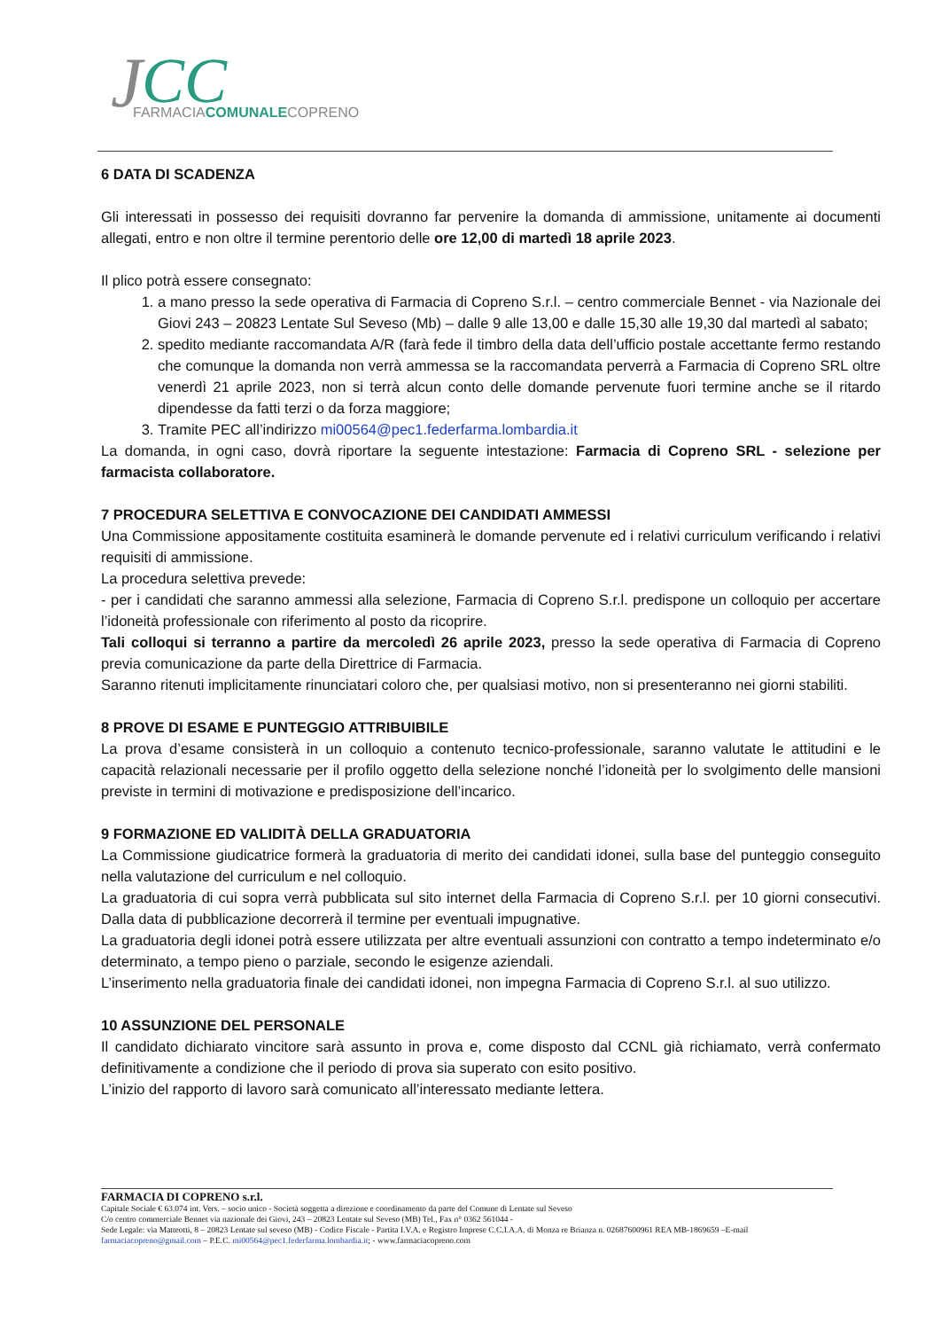J
CC
FARMACIACOMUNALECOPRENO
6 DATA DI SCADENZA
Gli interessati in possesso dei requisiti dovranno far pervenire la domanda di ammissione, unitamente ai documenti allegati, entro e non oltre il termine perentorio delle ore 12,00 di martedì 18 aprile 2023.
Il plico potrà essere consegnato:
1. a mano presso la sede operativa di Farmacia di Copreno S.r.l. – centro commerciale Bennet - via Nazionale dei Giovi 243 – 20823 Lentate Sul Seveso (Mb) – dalle 9 alle 13,00 e dalle 15,30 alle 19,30 dal martedì al sabato;
2. spedito mediante raccomandata A/R (farà fede il timbro della data dell’ufficio postale accettante fermo restando che comunque la domanda non verrà ammessa se la raccomandata perverrà a Farmacia di Copreno SRL oltre venerdì 21 aprile 2023, non si terrà alcun conto delle domande pervenute fuori termine anche se il ritardo dipendesse da fatti terzi o da forza maggiore;
3. Tramite PEC all’indirizzo mi00564@pec1.federfarma.lombardia.it
La domanda, in ogni caso, dovrà riportare la seguente intestazione: Farmacia di Copreno SRL - selezione per farmacista collaboratore.
7 PROCEDURA SELETTIVA E CONVOCAZIONE DEI CANDIDATI AMMESSI
Una Commissione appositamente costituita esaminerà le domande pervenute ed i relativi curriculum verificando i relativi requisiti di ammissione.
La procedura selettiva prevede:
- per i candidati che saranno ammessi alla selezione, Farmacia di Copreno S.r.l. predispone un colloquio per accertare l’idoneità professionale con riferimento al posto da ricoprire.
Tali colloqui si terranno a partire da mercoledì 26 aprile 2023, presso la sede operativa di Farmacia di Copreno previa comunicazione da parte della Direttrice di Farmacia.
Saranno ritenuti implicitamente rinunciatari coloro che, per qualsiasi motivo, non si presenteranno nei giorni stabiliti.
8 PROVE DI ESAME E PUNTEGGIO ATTRIBUIBILE
La prova d’esame consisterà in un colloquio a contenuto tecnico-professionale, saranno valutate le attitudini e le capacità relazionali necessarie per il profilo oggetto della selezione nonché l’idoneità per lo svolgimento delle mansioni previste in termini di motivazione e predisposizione dell’incarico.
9 FORMAZIONE ED VALIDITÀ DELLA GRADUATORIA
La Commissione giudicatrice formerà la graduatoria di merito dei candidati idonei, sulla base del punteggio conseguito nella valutazione del curriculum e nel colloquio.
La graduatoria di cui sopra verrà pubblicata sul sito internet della Farmacia di Copreno S.r.l. per 10 giorni consecutivi. Dalla data di pubblicazione decorrerà il termine per eventuali impugnative.
La graduatoria degli idonei potrà essere utilizzata per altre eventuali assunzioni con contratto a tempo indeterminato e/o determinato, a tempo pieno o parziale, secondo le esigenze aziendali.
L’inserimento nella graduatoria finale dei candidati idonei, non impegna Farmacia di Copreno S.r.l. al suo utilizzo.
10 ASSUNZIONE DEL PERSONALE
Il candidato dichiarato vincitore sarà assunto in prova e, come disposto dal CCNL già richiamato, verrà confermato definitivamente a condizione che il periodo di prova sia superato con esito positivo.
L’inizio del rapporto di lavoro sarà comunicato all’interessato mediante lettera.
FARMACIA DI COPRENO s.r.l.
Capitale Sociale € 63.074 int. Vers. – socio unico - Società soggetta a direzione e coordinamento da parte del Comune di Lentate sul Seveso
C/o centro commerciale Bennet via nazionale dei Giovi, 243 – 20823 Lentate sul Seveso (MB) Tel., Fax n° 0362 561044 -
Sede Legale: via Matteotti, 8 – 20823 Lentate sul seveso (MB) - Codice Fiscale - Partita I.V.A. e Registro Imprese C.C.I.A.A. di Monza re Brianza n. 02687600961 REA MB-1869659 –E-mail farmaciacopreno@gmail.com – P.E.C. mi00564@pec1.federfarma.lombardia.it; - www.farmaciacopreno.com